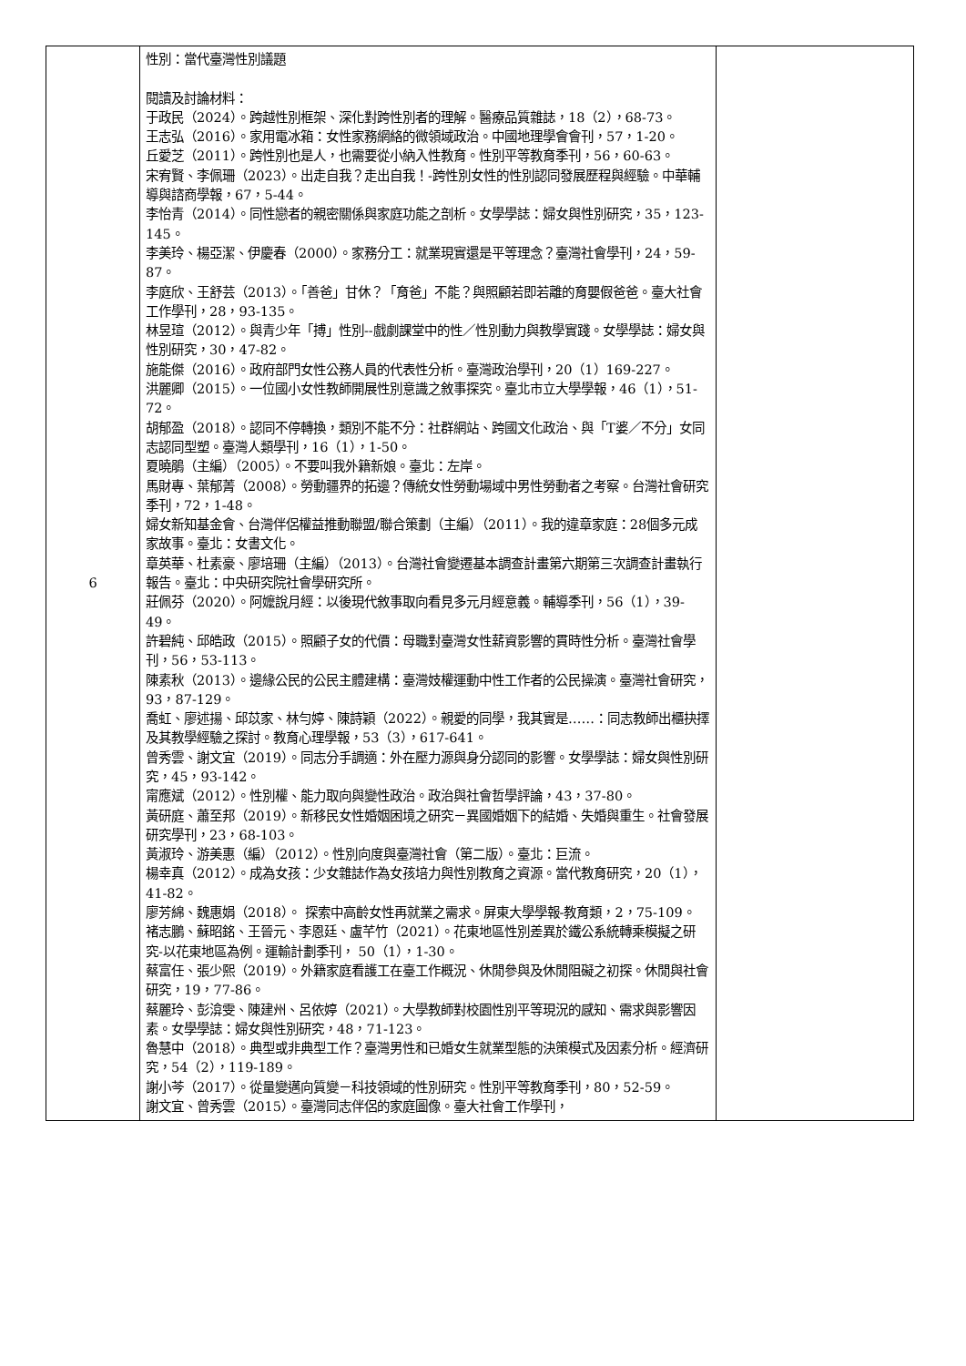| 6 | 性別：當代臺灣性別議題 閱讀及討論材料： 于政民（2024）。跨越性別框架、深化對跨性別者的理解。醫療品質雜誌，18（2），68-73。 王志弘（2016）。家用電冰箱：女性家務網絡的微領域政治。中國地理學會會刊，57，1-20。 丘愛芝（2011）。跨性別也是人，也需要從小納入性教育。性別平等教育季刊，56，60-63。 宋宥賢、李佩珊（2023）。出走自我？走出自我！-跨性別女性的性別認同發展歷程與經驗。中華輔導與諮商學報，67，5-44。 李怡青（2014）。同性戀者的親密關係與家庭功能之剖析。女學學誌：婦女與性別研究，35，123-145。 李美玲、楊亞潔、伊慶春（2000）。家務分工：就業現實還是平等理念？臺灣社會學刊，24，59-87。 李庭欣、王舒芸（2013）。「善爸」甘休？「育爸」不能？與照顧若即若離的育嬰假爸爸。臺大社會工作學刊，28，93-135。 林昱瑄（2012）。與青少年「搏」性別--戲劇課堂中的性／性別動力與教學實踐。女學學誌：婦女與性別研究，30，47-82。 施能傑（2016）。政府部門女性公務人員的代表性分析。臺灣政治學刊，20（1）169-227。 洪麗卿（2015）。一位國小女性教師開展性別意識之敘事探究。臺北市立大學學報，46（1），51-72。 胡郁盈（2018）。認同不停轉換，類別不能不分：社群網站、跨國文化政治、與「T婆／不分」女同志認同型塑。臺灣人類學刊，16（1），1-50。 夏曉鵑（主編）（2005）。不要叫我外籍新娘。臺北：左岸。 馬財專、葉郁菁（2008）。勞動疆界的拓邊？傳統女性勞動場域中男性勞動者之考察。台灣社會研究季刊，72，1-48。 婦女新知基金會、台灣伴侶權益推動聯盟/聯合策劃（主編）（2011）。我的違章家庭：28個多元成家故事。臺北：女書文化。 章英華、杜素豪、廖培珊（主編）（2013）。台灣社會變遷基本調查計畫第六期第三次調查計畫執行報告。臺北：中央研究院社會學研究所。 莊佩芬（2020）。阿嬤說月經：以後現代敘事取向看見多元月經意義。輔導季刊，56（1），39-49。 許碧純、邱皓政（2015）。照顧子女的代價：母職對臺灣女性薪資影響的貫時性分析。臺灣社會學刊，56，53-113。 陳素秋（2013）。邊緣公民的公民主體建構：臺灣妓權運動中性工作者的公民操演。臺灣社會研究，93，87-129。 喬虹、廖述揚、邱苡家、林勻婷、陳詩穎（2022）。親愛的同學，我其實是……：同志教師出櫃抉擇及其教學經驗之探討。教育心理學報，53（3），617-641。 曾秀雲、謝文宜（2019）。同志分手調適：外在壓力源與身分認同的影響。女學學誌：婦女與性別研究，45，93-142。 甯應斌（2012）。性別權、能力取向與變性政治。政治與社會哲學評論，43，37-80。 黃研庭、蕭至邦（2019）。新移民女性婚姻困境之研究－異國婚姻下的結婚、失婚與重生。社會發展研究學刊，23，68-103。 黃淑玲、游美惠（編）（2012）。性別向度與臺灣社會（第二版）。臺北：巨流。 楊幸真（2012）。成為女孩：少女雜誌作為女孩培力與性別教育之資源。當代教育研究，20（1），41-82。 廖芳綿、魏惠娟（2018）。 探索中高齡女性再就業之需求。屏東大學學報-教育類，2，75-109。 褚志鵬、蘇昭銘、王晉元、李恩廷、盧芊竹（2021）。花東地區性別差異於鐵公系統轉乘模擬之研究-以花東地區為例。運輸計劃季刊， 50（1），1-30。 蔡富任、張少熙（2019）。外籍家庭看護工在臺工作概況、休閒參與及休閒阻礙之初探。休閒與社會研究，19，77-86。 蔡麗玲、彭渰雯、陳建州、呂依婷（2021）。大學教師對校園性別平等現況的感知、需求與影響因素。女學學誌：婦女與性別研究，48，71-123。 魯慧中（2018）。典型或非典型工作？臺灣男性和已婚女生就業型態的決策模式及因素分析。經濟研究，54（2），119-189。 謝小芩（2017）。從量變邁向質變－科技領域的性別研究。性別平等教育季刊，80，52-59。 謝文宜、曾秀雲（2015）。臺灣同志伴侶的家庭圖像。臺大社會工作學刊， | |